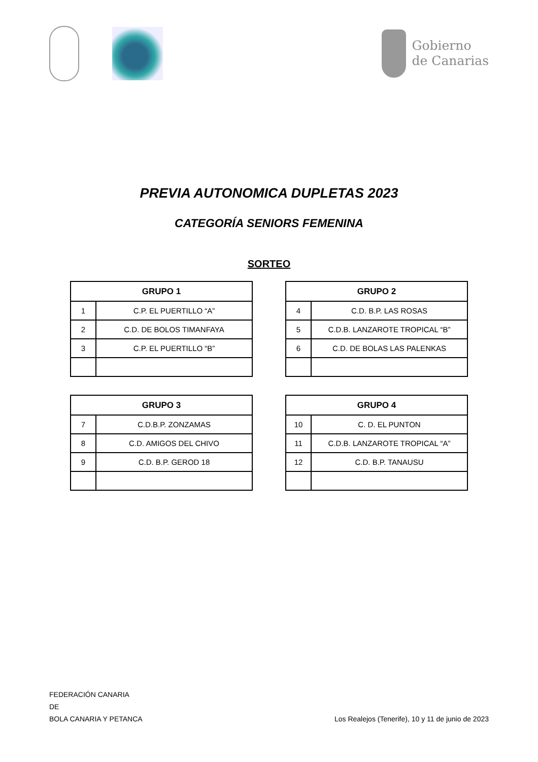Gobierno
de Canarias
PREVIA AUTONOMICA DUPLETAS 2023
CATEGORÍA SENIORS FEMENINA
SORTEO
| GRUPO 1 | |
| --- | --- |
| 1 | C.P. EL PUERTILLO “A” |
| 2 | C.D. DE BOLOS TIMANFAYA |
| 3 | C.P. EL PUERTILLO “B” |
| GRUPO 2 | |
| --- | --- |
| 4 | C.D. B.P. LAS ROSAS |
| 5 | C.D.B. LANZAROTE TROPICAL “B” |
| 6 | C.D. DE BOLAS LAS PALENKAS |
| GRUPO 3 | |
| --- | --- |
| 7 | C.D.B.P. ZONZAMAS |
| 8 | C.D. AMIGOS DEL CHIVO |
| 9 | C.D. B.P. GEROD 18 |
| GRUPO 4 | |
| --- | --- |
| 10 | C. D. EL PUNTON |
| 11 | C.D.B. LANZAROTE TROPICAL “A” |
| 12 | C.D. B.P. TANAUSU |
FEDERACIÓN CANARIA
DE
BOLA CANARIA Y PETANCA
Los Realejos (Tenerife), 10 y 11 de junio de 2023